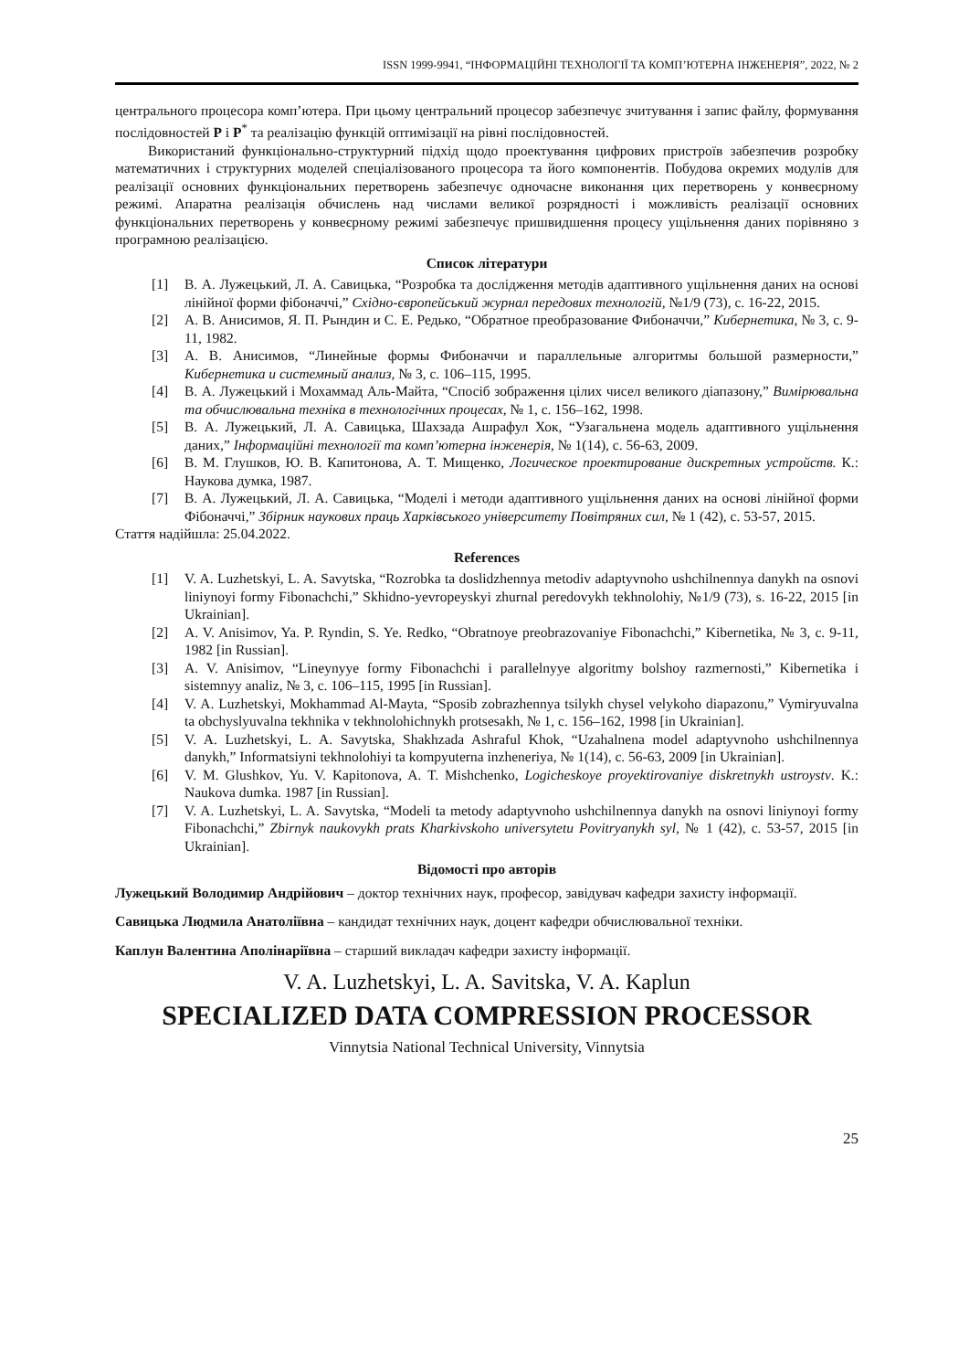ISSN 1999-9941, “ІНФОРМАЦІЙНІ ТЕХНОЛОГІЇ ТА КОМП’ЮТЕРНА ІНЖЕНЕРІЯ”, 2022, № 2
центрального процесора комп’ютера. При цьому центральний процесор забезпечує зчитування і запис файлу, формування послідовностей P і P<sup>*</sup> та реалізацію функцій оптимізації на рівні послідовностей.
Використаний функціонально-структурний підхід щодо проектування цифрових пристроїв забезпечив розробку математичних і структурних моделей спеціалізованого процесора та його компонентів. Побудова окремих модулів для реалізації основних функціональних перетворень забезпечує одночасне виконання цих перетворень у конвеєрному режимі. Апаратна реалізація обчислень над числами великої розрядності і можливість реалізації основних функціональних перетворень у конвеєрному режимі забезпечує пришвидшення процесу ущільнення даних порівняно з програмною реалізацією.
Список літератури
[1] В. А. Лужецький, Л. А. Савицька, “Розробка та дослідження методів адаптивного ущільнення даних на основі лінійної форми фібоначчі,” Східно-європейський журнал передових технологій, №1/9 (73), с. 16-22, 2015.
[2] А. В. Анисимов, Я. П. Рындин и С. Е. Редько, “Обратное преобразование Фибоначчи,” Кибернетика, № 3, с. 9-11, 1982.
[3] А. В. Анисимов, “Линейные формы Фибоначчи и параллельные алгоритмы большой размерности,” Кибернетика и системный анализ, № 3, с. 106–115, 1995.
[4] В. А. Лужецький і Мохаммад Аль-Майта, “Спосіб зображення цілих чисел великого діапазону,” Вимірювальна та обчислювальна техніка в технологічних процесах, № 1, с. 156–162, 1998.
[5] В. А. Лужецький, Л. А. Савицька, Шахзада Ашрафул Хок, “Узагальнена модель адаптивного ущільнення даних,” Інформаційні технології та комп’ютерна інженерія, № 1(14), с. 56-63, 2009.
[6] В. М. Глушков, Ю. В. Капитонова, А. Т. Мищенко, Логическое проектирование дискретных устройств. К.: Наукова думка, 1987.
[7] В. А. Лужецький, Л. А. Савицька, “Моделі і методи адаптивного ущільнення даних на основі лінійної форми Фібоначчі,” Збірник наукових праць Харківського університету Повітряних сил, № 1 (42), с. 53-57, 2015.
Стаття надійшла: 25.04.2022.
References
[1] V. A. Luzhetskyi, L. A. Savytska, “Rozrobka ta doslidzhennya metodiv adaptyvnoho ushchilnennya danykh na osnovi liniynoyi formy Fibonachchi,” Skhidno-yevropeyskyi zhurnal peredovykh tekhnolohiy, №1/9 (73), s. 16-22, 2015 [in Ukrainian].
[2] A. V. Anisimov, Ya. P. Ryndin, S. Ye. Redko, “Obratnoye preobrazovaniye Fibonachchi,” Kibernetika, № 3, c. 9-11, 1982 [in Russian].
[3] A. V. Anisimov, “Lineynyye formy Fibonachchi i parallelnyye algoritmy bolshoy razmernosti,” Kibernetika i sistemnyy analiz, № 3, c. 106–115, 1995 [in Russian].
[4] V. A. Luzhetskyi, Mokhammad Al-Mayta, “Sposib zobrazhennya tsilykh chysel velykoho diapazonu,” Vymiryuvalna ta obchyslyuvalna tekhnika v tekhnolohichnykh protsesakh, № 1, c. 156–162, 1998 [in Ukrainian].
[5] V. A. Luzhetskyi, L. A. Savytska, Shakhzada Ashraful Khok, “Uzahalnena model adaptyvnoho ushchilnennya danykh,” Informatsiyni tekhnolohiyi ta kompyuterna inzheneriya, № 1(14), c. 56-63, 2009 [in Ukrainian].
[6] V. M. Glushkov, Yu. V. Kapitonova, A. T. Mishchenko, Logicheskoye proyektirovaniye diskretnykh ustroystv. K.: Naukova dumka. 1987 [in Russian].
[7] V. A. Luzhetskyi, L. A. Savytska, “Modeli ta metody adaptyvnoho ushchilnennya danykh na osnovi liniynoyi formy Fibonachchi,” Zbirnyk naukovykh prats Kharkivskoho universytetu Povitryanykh syl, № 1 (42), c. 53-57, 2015 [in Ukrainian].
Відомості про авторів
Лужецький Володимир Андрійович – доктор технічних наук, професор, завідувач кафедри захисту інформації.
Савицька Людмила Анатоліївна – кандидат технічних наук, доцент кафедри обчислювальної техніки.
Каплун Валентина Аполінаріївна – старший викладач кафедри захисту інформації.
V. A. Luzhetskyi, L. A. Savitska, V. A. Kaplun
SPECIALIZED DATA COMPRESSION PROCESSOR
Vinnytsia National Technical University, Vinnytsia
25